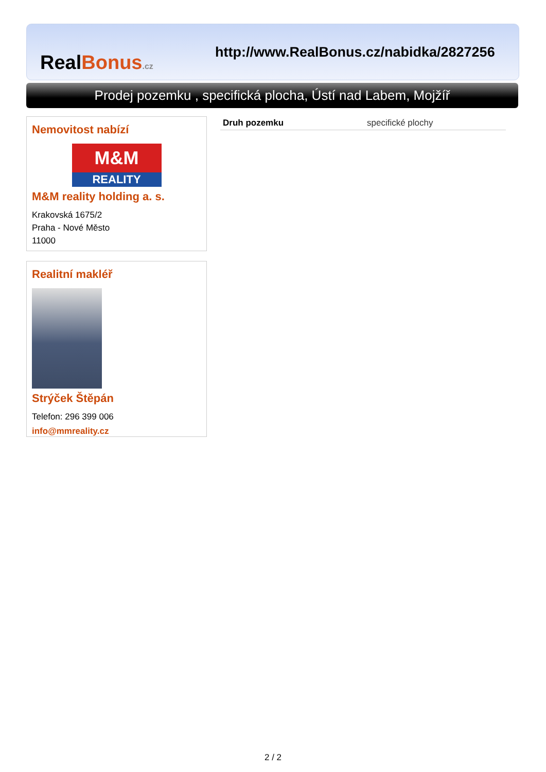RealBonus.cz
http://www.RealBonus.cz/nabidka/2827256
Prodej pozemku , specifická plocha, Ústí nad Labem, Mojžíř
Nemovitost nabízí
M&M
REALITY
M&M reality holding a. s.
Krakovská 1675/2
Praha - Nové Město
11000
Realitní makléř
Strýček Štěpán
Telefon: 296 399 006
info@mmreality.cz
| Druh pozemku | specifické plochy |
2 / 2